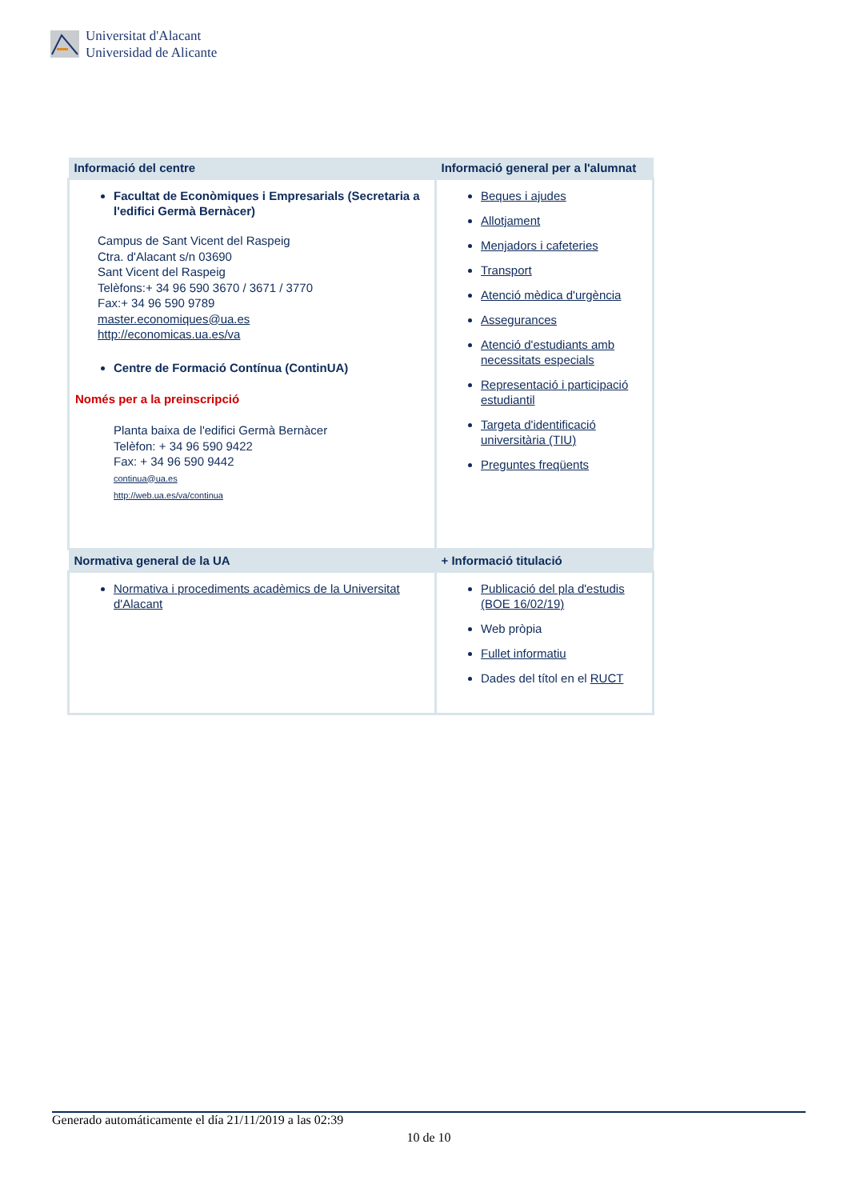Universitat d'Alacant
Universidad de Alicante
| Informació del centre | Informació general per a l'alumnat |
| --- | --- |
| Facultat de Econòmiques i Empresarials (Secretaria a l'edifici Germà Bernàcer) Campus de Sant Vicent del Raspeig Ctra. d'Alacant s/n 03690 Sant Vicent del Raspeig Telèfons:+ 34 96 590 3670 / 3671 / 3770 Fax:+ 34 96 590 9789 master.economiques@ua.es http://economicas.ua.es/va Centre de Formació Contínua (ContinUA) Només per a la preinscripció Planta baixa de l'edifici Germà Bernàcer Telèfon: + 34 96 590 9422 Fax: + 34 96 590 9442 continua@ua.es http://web.ua.es/va/continua | Beques i ajudes Allotjament Menjadors i cafeteries Transport Atenció mèdica d'urgència Assegurances Atenció d'estudiants amb necessitats especials Representació i participació estudiantil Targeta d'identificació universitària (TIU) Preguntes freqüents |
| Normativa general de la UA | + Informació titulació |
| Normativa i procediments acadèmics de la Universitat d'Alacant | Publicació del pla d'estudis (BOE 16/02/19) Web pròpia Fullet informatiu Dades del títol en el RUCT |
Generado automáticamente el día 21/11/2019 a las 02:39
10 de 10